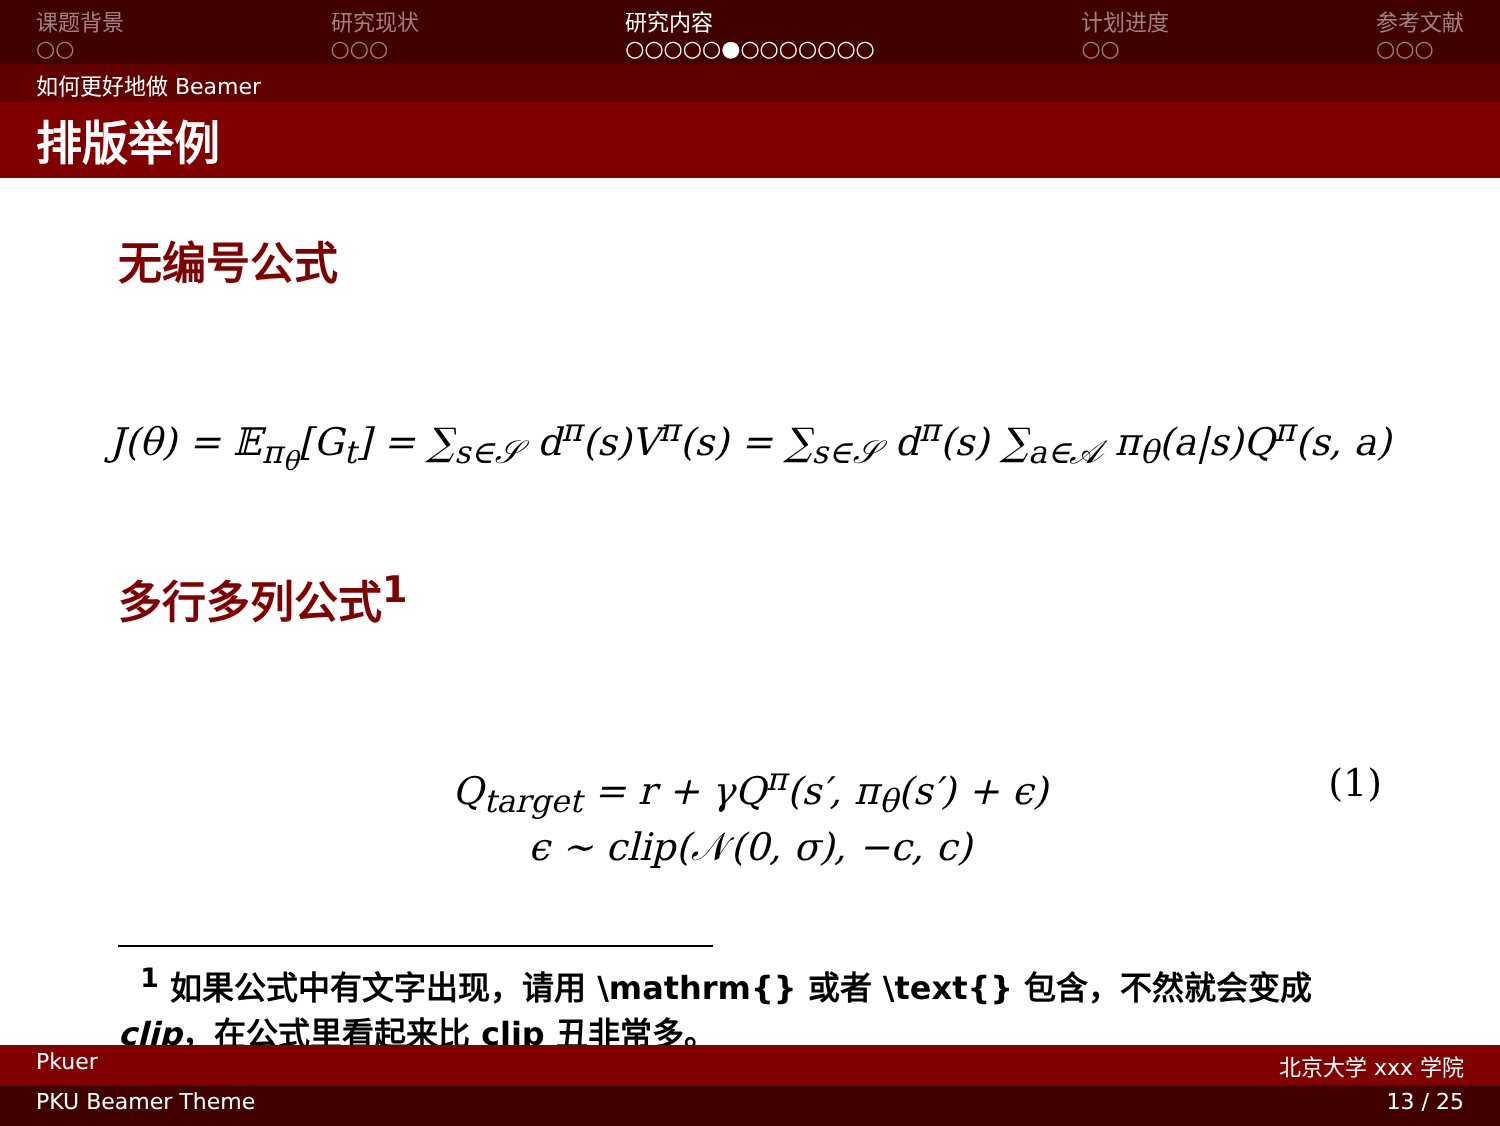课题背景
○○
研究现状
○○○
研究内容
○○○○○●○○○○○○○
计划进度
○○
参考文献
○○○
如何更好地做 Beamer
排版举例
无编号公式
J(θ) = 𝔼<sub>π<sub>θ</sub></sub>[G<sub>t</sub>] = ∑<sub>s∈𝒮</sub> d<sup>π</sup>(s)V<sup>π</sup>(s) = ∑<sub>s∈𝒮</sub> d<sup>π</sup>(s) ∑<sub>a∈𝒜</sub> π<sub>θ</sub>(a|s)Q<sup>π</sup>(s, a)
多行多列公式<sup>1</sup>
Q<sub>target</sub> = r + γQ<sup>π</sup>(s′, π<sub>θ</sub>(s′) + ϵ)
ϵ ∼ clip(𝒩(0, σ), −c, c)
(1)
<sup>1</sup> 如果公式中有文字出现，请用 \mathrm{} 或者 \text{} 包含，不然就会变成 clip，在公式里看起来比 clip 丑非常多。
Pkuer 北京大学 xxx 学院
PKU Beamer Theme 13 / 25